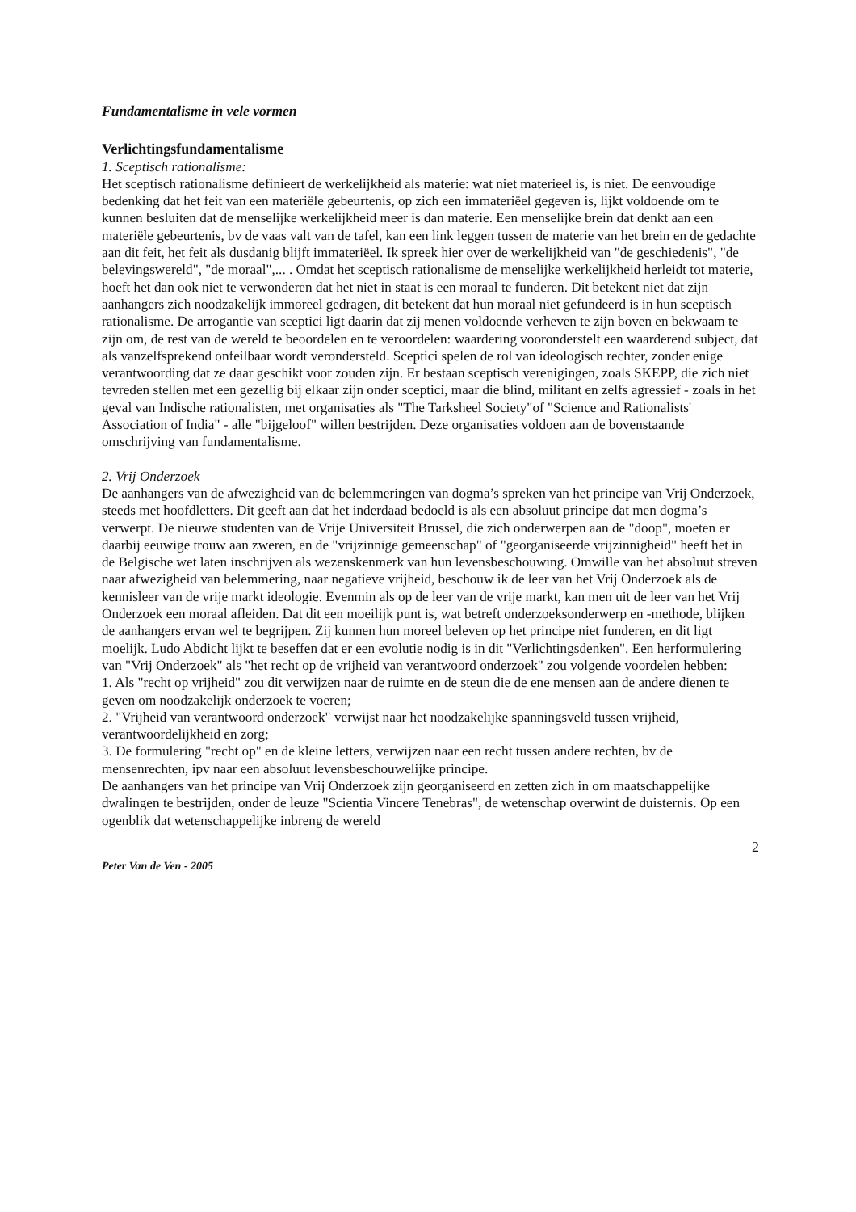Fundamentalisme in vele vormen
Verlichtingsfundamentalisme
1. Sceptisch rationalisme:
Het sceptisch rationalisme definieert de werkelijkheid als materie: wat niet materieel is, is niet. De eenvoudige bedenking dat het feit van een materiële gebeurtenis, op zich een immateriëel gegeven is, lijkt voldoende om te kunnen besluiten dat de menselijke werkelijkheid meer is dan materie. Een menselijke brein dat denkt aan een materiële gebeurtenis, bv de vaas valt van de tafel, kan een link leggen tussen de materie van het brein en de gedachte aan dit feit, het feit als dusdanig blijft immateriëel. Ik spreek hier over de werkelijkheid van "de geschiedenis", "de belevingswereld", "de moraal",... . Omdat het sceptisch rationalisme de menselijke werkelijkheid herleidt tot materie, hoeft het dan ook niet te verwonderen dat het niet in staat is een moraal te funderen. Dit betekent niet dat zijn aanhangers zich noodzakelijk immoreel gedragen, dit betekent dat hun moraal niet gefundeerd is in hun sceptisch rationalisme. De arrogantie van sceptici ligt daarin dat zij menen voldoende verheven te zijn boven en bekwaam te zijn om, de rest van de wereld te beoordelen en te veroordelen: waardering vooronderstelt een waarderend subject, dat als vanzelfsprekend onfeilbaar wordt verondersteld. Sceptici spelen de rol van ideologisch rechter, zonder enige verantwoording dat ze daar geschikt voor zouden zijn. Er bestaan sceptisch verenigingen, zoals SKEPP, die zich niet tevreden stellen met een gezellig bij elkaar zijn onder sceptici, maar die blind, militant en zelfs agressief - zoals in het geval van Indische rationalisten, met organisaties als "The Tarksheel Society"of "Science and Rationalists' Association of India" - alle "bijgeloof" willen bestrijden. Deze organisaties voldoen aan de bovenstaande omschrijving van fundamentalisme.
2. Vrij Onderzoek
De aanhangers van de afwezigheid van de belemmeringen van dogma’s spreken van het principe van Vrij Onderzoek, steeds met hoofdletters. Dit geeft aan dat het inderdaad bedoeld is als een absoluut principe dat men dogma’s verwerpt. De nieuwe studenten van de Vrije Universiteit Brussel, die zich onderwerpen aan de "doop", moeten er daarbij eeuwige trouw aan zweren, en de "vrijzinnige gemeenschap" of "georganiseerde vrijzinnigheid" heeft het in de Belgische wet laten inschrijven als wezenskenmerk van hun levensbeschouwing. Omwille van het absoluut streven naar afwezigheid van belemmering, naar negatieve vrijheid, beschouw ik de leer van het Vrij Onderzoek als de kennisleer van de vrije markt ideologie. Evenmin als op de leer van de vrije markt, kan men uit de leer van het Vrij Onderzoek een moraal afleiden. Dat dit een moeilijk punt is, wat betreft onderzoeksonderwerp en -methode, blijken de aanhangers ervan wel te begrijpen. Zij kunnen hun moreel beleven op het principe niet funderen, en dit ligt moelijk. Ludo Abdicht lijkt te beseffen dat er een evolutie nodig is in dit "Verlichtingsdenken". Een herformulering van "Vrij Onderzoek" als "het recht op de vrijheid van verantwoord onderzoek" zou volgende voordelen hebben:
1. Als "recht op vrijheid" zou dit verwijzen naar de ruimte en de steun die de ene mensen aan de andere dienen te geven om noodzakelijk onderzoek te voeren;
2. "Vrijheid van verantwoord onderzoek" verwijst naar het noodzakelijke spanningsveld tussen vrijheid, verantwoordelijkheid en zorg;
3. De formulering "recht op" en de kleine letters, verwijzen naar een recht tussen andere rechten, bv de mensenrechten, ipv naar een absoluut levensbeschouwelijke principe.
De aanhangers van het principe van Vrij Onderzoek zijn georganiseerd en zetten zich in om maatschappelijke dwalingen te bestrijden, onder de leuze "Scientia Vincere Tenebras", de wetenschap overwint de duisternis. Op een ogenblik dat wetenschappelijke inbreng de wereld
2
Peter Van de Ven - 2005